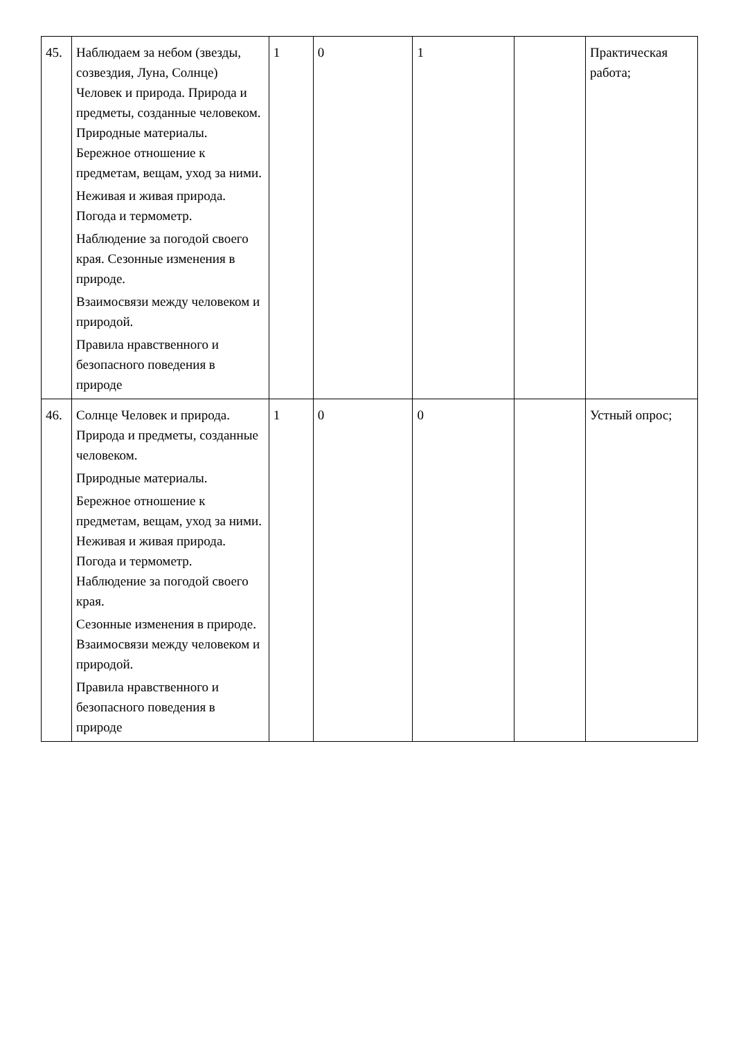| 45. | Наблюдаем за небом (звезды, созвездия, Луна, Солнце) Человек и природа. Природа и предметы, созданные человеком. Природные материалы. Бережное отношение к предметам, вещам, уход за ними. Неживая и живая природа. Погода и термометр. Наблюдение за погодой своего края. Сезонные изменения в природе. Взаимосвязи между человеком и природой. Правила нравственного и безопасного поведения в природе | 1 | 0 | 1 | | Практическая работа; |
| 46. | Солнце Человек и природа. Природа и предметы, созданные человеком. Природные материалы. Бережное отношение к предметам, вещам, уход за ними. Неживая и живая природа. Погода и термометр. Наблюдение за погодой своего края. Сезонные изменения в природе. Взаимосвязи между человеком и природой. Правила нравственного и безопасного поведения в природе | 1 | 0 | 0 | | Устный опрос; |